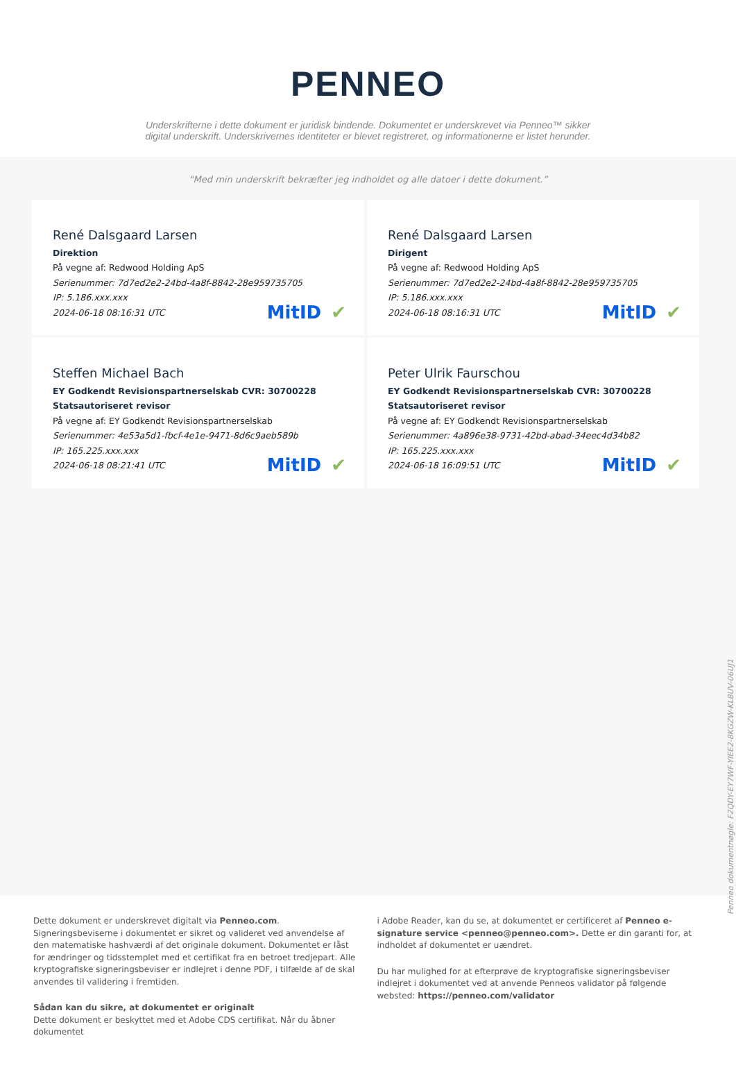PENNEO
Underskrifterne i dette dokument er juridisk bindende. Dokumentet er underskrevet via Penneo™ sikker digital underskrift. Underskrivernes identiteter er blevet registreret, og informationerne er listet herunder.
“Med min underskrift bekræfter jeg indholdet og alle datoer i dette dokument.”
René Dalsgaard Larsen
Direktion
På vegne af: Redwood Holding ApS
Serienummer: 7d7ed2e2-24bd-4a8f-8842-28e959735705
IP: 5.186.xxx.xxx
2024-06-18 08:16:31 UTC
MitID ✔
René Dalsgaard Larsen
Dirigent
På vegne af: Redwood Holding ApS
Serienummer: 7d7ed2e2-24bd-4a8f-8842-28e959735705
IP: 5.186.xxx.xxx
2024-06-18 08:16:31 UTC
MitID ✔
Steffen Michael Bach
EY Godkendt Revisionspartnerselskab CVR: 30700228
Statsautoriseret revisor
På vegne af: EY Godkendt Revisionspartnerselskab
Serienummer: 4e53a5d1-fbcf-4e1e-9471-8d6c9aeb589b
IP: 165.225.xxx.xxx
2024-06-18 08:21:41 UTC
MitID ✔
Peter Ulrik Faurschou
EY Godkendt Revisionspartnerselskab CVR: 30700228
Statsautoriseret revisor
På vegne af: EY Godkendt Revisionspartnerselskab
Serienummer: 4a896e38-9731-42bd-abad-34eec4d34b82
IP: 165.225.xxx.xxx
2024-06-18 16:09:51 UTC
MitID ✔
Penneo dokumentnøgle: F2QDY-EY7WF-YIEE2-8KGZW-KL8UV-06UJ1
Dette dokument er underskrevet digitalt via Penneo.com. Signeringsbeviserne i dokumentet er sikret og valideret ved anvendelse af den matematiske hashværdi af det originale dokument. Dokumentet er låst for ændringer og tidsstemplet med et certifikat fra en betroet tredjepart. Alle kryptografiske signeringsbeviser er indlejret i denne PDF, i tilfælde af de skal anvendes til validering i fremtiden.
Sådan kan du sikre, at dokumentet er originalt
Dette dokument er beskyttet med et Adobe CDS certifikat. Når du åbner dokumentet
i Adobe Reader, kan du se, at dokumentet er certificeret af Penneo e-signature service <penneo@penneo.com>. Dette er din garanti for, at indholdet af dokumentet er uændret.
Du har mulighed for at efterprøve de kryptografiske signeringsbeviser indlejret i dokumentet ved at anvende Penneos validator på følgende websted: https://penneo.com/validator